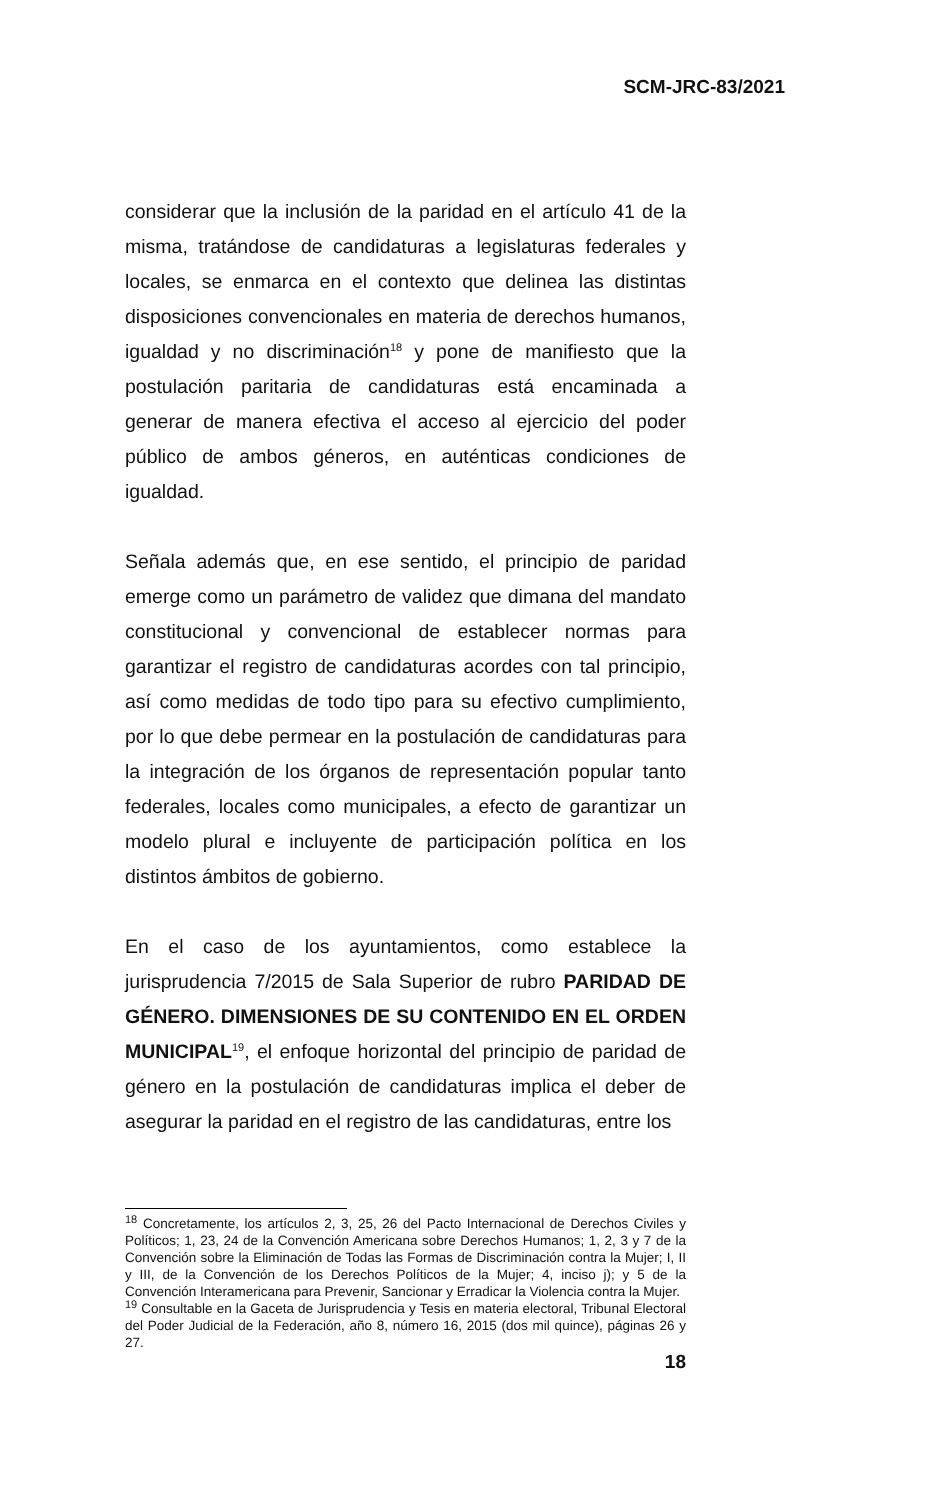SCM-JRC-83/2021
considerar que la inclusión de la paridad en el artículo 41 de la misma, tratándose de candidaturas a legislaturas federales y locales, se enmarca en el contexto que delinea las distintas disposiciones convencionales en materia de derechos humanos, igualdad y no discriminación<sup>18</sup> y pone de manifiesto que la postulación paritaria de candidaturas está encaminada a generar de manera efectiva el acceso al ejercicio del poder público de ambos géneros, en auténticas condiciones de igualdad.
Señala además que, en ese sentido, el principio de paridad emerge como un parámetro de validez que dimana del mandato constitucional y convencional de establecer normas para garantizar el registro de candidaturas acordes con tal principio, así como medidas de todo tipo para su efectivo cumplimiento, por lo que debe permear en la postulación de candidaturas para la integración de los órganos de representación popular tanto federales, locales como municipales, a efecto de garantizar un modelo plural e incluyente de participación política en los distintos ámbitos de gobierno.
En el caso de los ayuntamientos, como establece la jurisprudencia 7/2015 de Sala Superior de rubro PARIDAD DE GÉNERO. DIMENSIONES DE SU CONTENIDO EN EL ORDEN MUNICIPAL<sup>19</sup>, el enfoque horizontal del principio de paridad de género en la postulación de candidaturas implica el deber de asegurar la paridad en el registro de las candidaturas, entre los
<sup>18</sup> Concretamente, los artículos 2, 3, 25, 26 del Pacto Internacional de Derechos Civiles y Políticos; 1, 23, 24 de la Convención Americana sobre Derechos Humanos; 1, 2, 3 y 7 de la Convención sobre la Eliminación de Todas las Formas de Discriminación contra la Mujer; I, II y III, de la Convención de los Derechos Políticos de la Mujer; 4, inciso j); y 5 de la Convención Interamericana para Prevenir, Sancionar y Erradicar la Violencia contra la Mujer.
<sup>19</sup> Consultable en la Gaceta de Jurisprudencia y Tesis en materia electoral, Tribunal Electoral del Poder Judicial de la Federación, año 8, número 16, 2015 (dos mil quince), páginas 26 y 27.
18